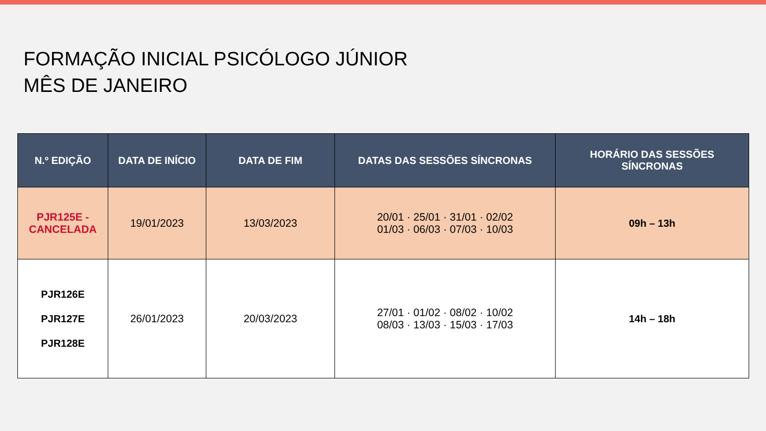FORMAÇÃO INICIAL PSICÓLOGO JÚNIOR
MÊS DE JANEIRO
| N.º EDIÇÃO | DATA DE INÍCIO | DATA DE FIM | DATAS DAS SESSÕES SÍNCRONAS | HORÁRIO DAS SESSÕES SÍNCRONAS |
| --- | --- | --- | --- | --- |
| PJR125E - CANCELADA | 19/01/2023 | 13/03/2023 | 20/01 · 25/01 · 31/01 · 02/02 01/03 · 06/03 · 07/03 · 10/03 | 09h – 13h |
| PJR126E PJR127E PJR128E | 26/01/2023 | 20/03/2023 | 27/01 · 01/02 · 08/02 · 10/02 08/03 · 13/03 · 15/03 · 17/03 | 14h – 18h |